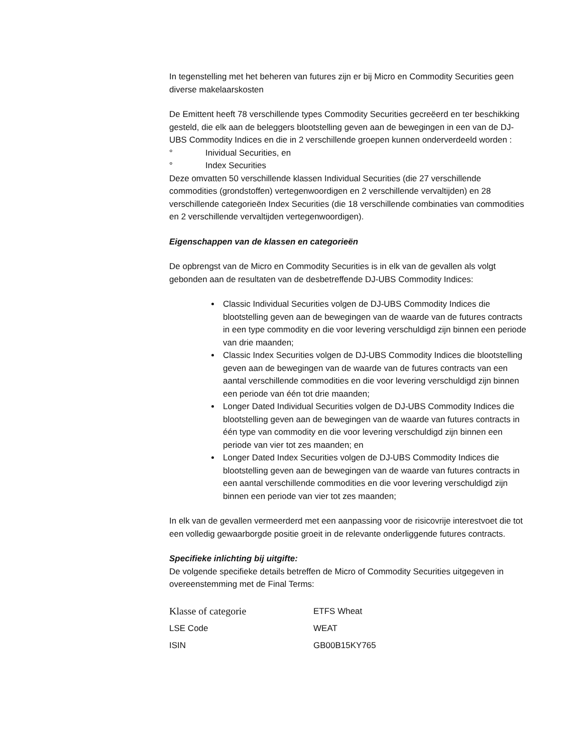In tegenstelling met het beheren van futures zijn er bij Micro en Commodity Securities geen diverse makelaarskosten
De Emittent heeft 78 verschillende types Commodity Securities gecreëerd en ter beschikking gesteld, die elk aan de beleggers blootstelling geven aan de bewegingen in een van de DJ-UBS Commodity Indices en die in 2 verschillende groepen kunnen onderverdeeld worden :
° Inividual Securities, en
° Index Securities
Deze omvatten 50 verschillende klassen Individual Securities (die 27 verschillende commodities (grondstoffen) vertegenwoordigen en 2 verschillende vervaltijden) en 28 verschillende categorieën Index Securities (die 18 verschillende combinaties van commodities en 2 verschillende vervaltijden vertegenwoordigen).
Eigenschappen van de klassen en categorieën
De opbrengst van de Micro en Commodity Securities is in elk van de gevallen als volgt gebonden aan de resultaten van de desbetreffende DJ-UBS Commodity Indices:
Classic Individual Securities volgen de DJ-UBS Commodity Indices die blootstelling geven aan de bewegingen van de waarde van de futures contracts in een type commodity en die voor levering verschuldigd zijn binnen een periode van drie maanden;
Classic Index Securities volgen de DJ-UBS Commodity Indices die blootstelling geven aan de bewegingen van de waarde van de futures contracts van een aantal verschillende commodities en die voor levering verschuldigd zijn binnen een periode van één tot drie maanden;
Longer Dated Individual Securities volgen de DJ-UBS Commodity Indices die blootstelling geven aan de bewegingen van de waarde van futures contracts in één type van commodity en die voor levering verschuldigd zijn binnen een periode van vier tot zes maanden; en
Longer Dated Index Securities volgen de DJ-UBS Commodity Indices die blootstelling geven aan de bewegingen van de waarde van futures contracts in een aantal verschillende commodities en die voor levering verschuldigd zijn binnen een periode van vier tot zes maanden;
In elk van de gevallen vermeerderd met een aanpassing voor de risicovrije interestvoet die tot een volledig gewaarborgde positie groeit in de relevante onderliggende futures contracts.
Specifieke inlichting bij uitgifte:
De volgende specifieke details betreffen de Micro of Commodity Securities uitgegeven in overeenstemming met de Final Terms:
| Klasse of categorie | ETFS Wheat |
| LSE Code | WEAT |
| ISIN | GB00B15KY765 |